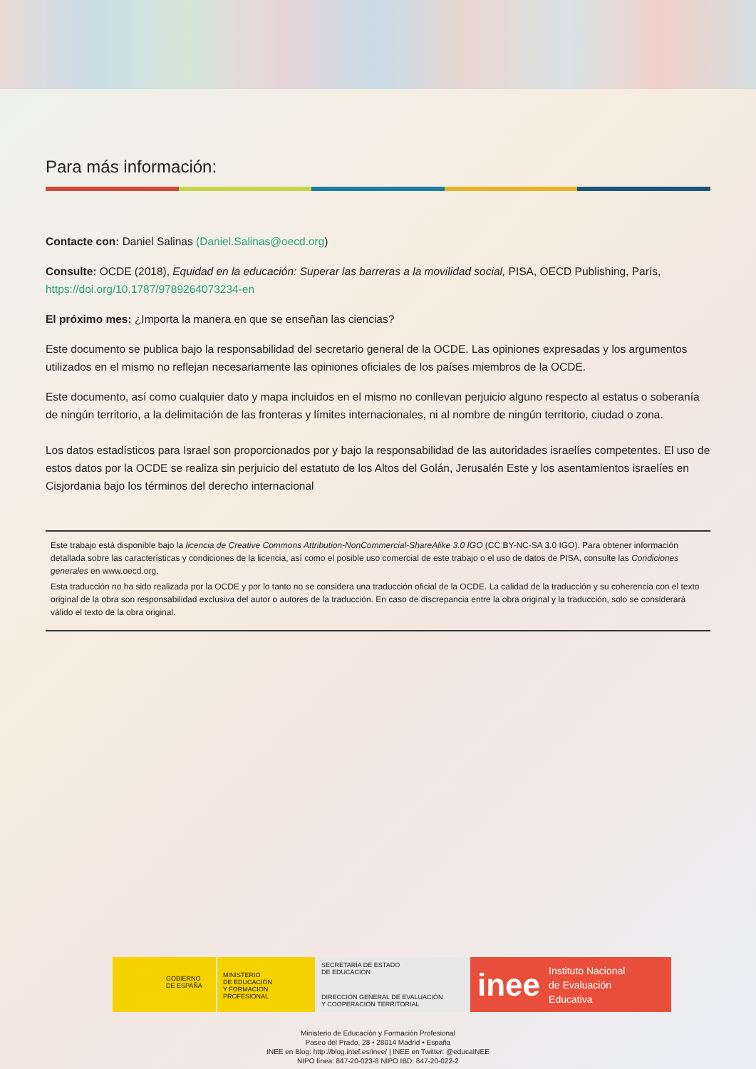Para más información:
Contacte con: Daniel Salinas (Daniel.Salinas@oecd.org)
Consulte: OCDE (2018), Equidad en la educación: Superar las barreras a la movilidad social, PISA, OECD Publishing, París, https://doi.org/10.1787/9789264073234-en
El próximo mes: ¿Importa la manera en que se enseñan las ciencias?
Este documento se publica bajo la responsabilidad del secretario general de la OCDE. Las opiniones expresadas y los argumentos utilizados en el mismo no reflejan necesariamente las opiniones oficiales de los países miembros de la OCDE.
Este documento, así como cualquier dato y mapa incluidos en el mismo no conllevan perjuicio alguno respecto al estatus o soberanía de ningún territorio, a la delimitación de las fronteras y límites internacionales, ni al nombre de ningún territorio, ciudad o zona.
Los datos estadísticos para Israel son proporcionados por y bajo la responsabilidad de las autoridades israelíes competentes. El uso de estos datos por la OCDE se realiza sin perjuicio del estatuto de los Altos del Golán, Jerusalén Este y los asentamientos israelíes en Cisjordania bajo los términos del derecho internacional
Este trabajo está disponible bajo la licencia de Creative Commons Attribution-NonCommercial-ShareAlike 3.0 IGO (CC BY-NC-SA 3.0 IGO). Para obtener información detallada sobre las características y condiciones de la licencia, así como el posible uso comercial de este trabajo o el uso de datos de PISA, consulte las Condiciones generales en www.oecd.org.
Esta traducción no ha sido realizada por la OCDE y por lo tanto no se considera una traducción oficial de la OCDE. La calidad de la traducción y su coherencia con el texto original de la obra son responsabilidad exclusiva del autor o autores de la traducción. En caso de discrepancia entre la obra original y la traducción, solo se considerará válido el texto de la obra original.
GOBIERNO
DE ESPAÑA
MINISTERIO
DE EDUCACIÓN
Y FORMACIÓN PROFESIONAL
SECRETARÍA DE ESTADO
DE EDUCACIÓN
DIRECCIÓN GENERAL DE EVALUACIÓN
Y COOPERACIÓN TERRITORIAL
inee Instituto Nacional
de Evaluación
Educativa
Ministerio de Educación y Formación Profesional
Paseo del Prado, 28 • 28014 Madrid • España
INEE en Blog: http://blog.intef.es/inee/ | INEE en Twitter: @educaINEE
NIPO línea: 847-20-023-8 NIPO IBD: 847-20-022-2